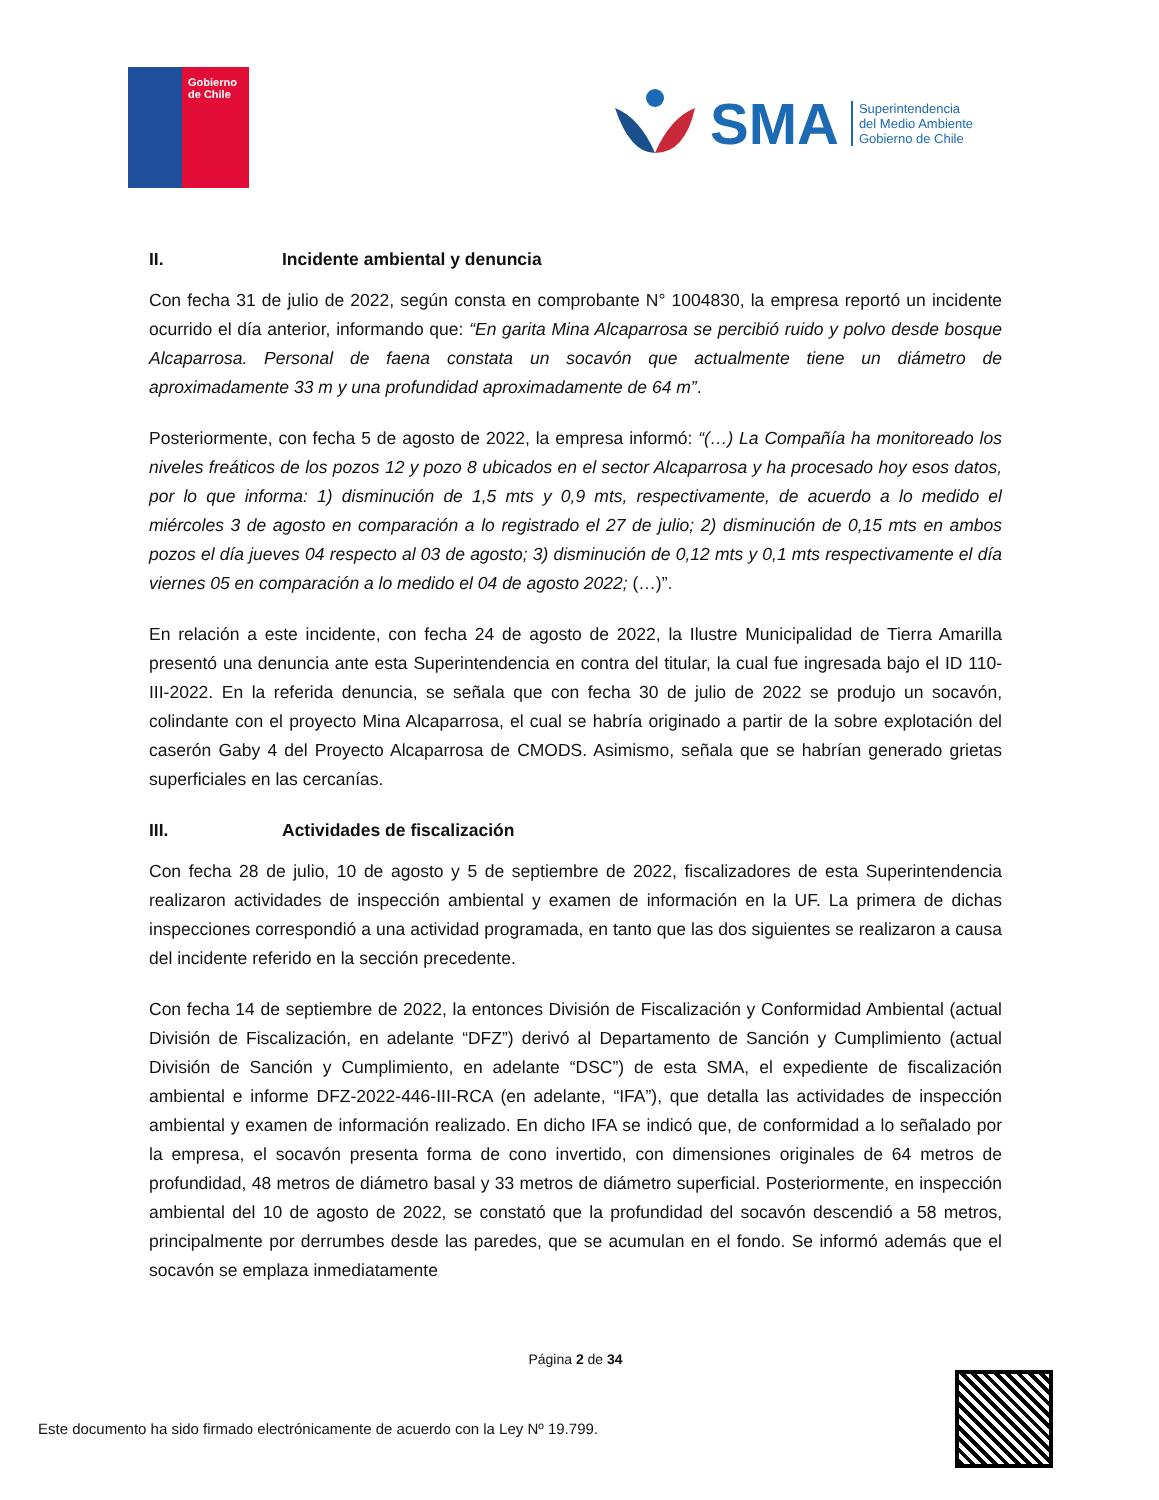Gobierno
de Chile
SMA
Superintendencia
del Medio Ambiente
Gobierno de Chile
II. Incidente ambiental y denuncia
Con fecha 31 de julio de 2022, según consta en comprobante N° 1004830, la empresa reportó un incidente ocurrido el día anterior, informando que: “En garita Mina Alcaparrosa se percibió ruido y polvo desde bosque Alcaparrosa. Personal de faena constata un socavón que actualmente tiene un diámetro de aproximadamente 33 m y una profundidad aproximadamente de 64 m”.
Posteriormente, con fecha 5 de agosto de 2022, la empresa informó: “(…) La Compañía ha monitoreado los niveles freáticos de los pozos 12 y pozo 8 ubicados en el sector Alcaparrosa y ha procesado hoy esos datos, por lo que informa: 1) disminución de 1,5 mts y 0,9 mts, respectivamente, de acuerdo a lo medido el miércoles 3 de agosto en comparación a lo registrado el 27 de julio; 2) disminución de 0,15 mts en ambos pozos el día jueves 04 respecto al 03 de agosto; 3) disminución de 0,12 mts y 0,1 mts respectivamente el día viernes 05 en comparación a lo medido el 04 de agosto 2022; (…)”.
En relación a este incidente, con fecha 24 de agosto de 2022, la Ilustre Municipalidad de Tierra Amarilla presentó una denuncia ante esta Superintendencia en contra del titular, la cual fue ingresada bajo el ID 110-III-2022. En la referida denuncia, se señala que con fecha 30 de julio de 2022 se produjo un socavón, colindante con el proyecto Mina Alcaparrosa, el cual se habría originado a partir de la sobre explotación del caserón Gaby 4 del Proyecto Alcaparrosa de CMODS. Asimismo, señala que se habrían generado grietas superficiales en las cercanías.
III. Actividades de fiscalización
Con fecha 28 de julio, 10 de agosto y 5 de septiembre de 2022, fiscalizadores de esta Superintendencia realizaron actividades de inspección ambiental y examen de información en la UF. La primera de dichas inspecciones correspondió a una actividad programada, en tanto que las dos siguientes se realizaron a causa del incidente referido en la sección precedente.
Con fecha 14 de septiembre de 2022, la entonces División de Fiscalización y Conformidad Ambiental (actual División de Fiscalización, en adelante “DFZ”) derivó al Departamento de Sanción y Cumplimiento (actual División de Sanción y Cumplimiento, en adelante “DSC”) de esta SMA, el expediente de fiscalización ambiental e informe DFZ-2022-446-III-RCA (en adelante, “IFA”), que detalla las actividades de inspección ambiental y examen de información realizado. En dicho IFA se indicó que, de conformidad a lo señalado por la empresa, el socavón presenta forma de cono invertido, con dimensiones originales de 64 metros de profundidad, 48 metros de diámetro basal y 33 metros de diámetro superficial. Posteriormente, en inspección ambiental del 10 de agosto de 2022, se constató que la profundidad del socavón descendió a 58 metros, principalmente por derrumbes desde las paredes, que se acumulan en el fondo. Se informó además que el socavón se emplaza inmediatamente
Página 2 de 34
Este documento ha sido firmado electrónicamente de acuerdo con la Ley Nº 19.799.